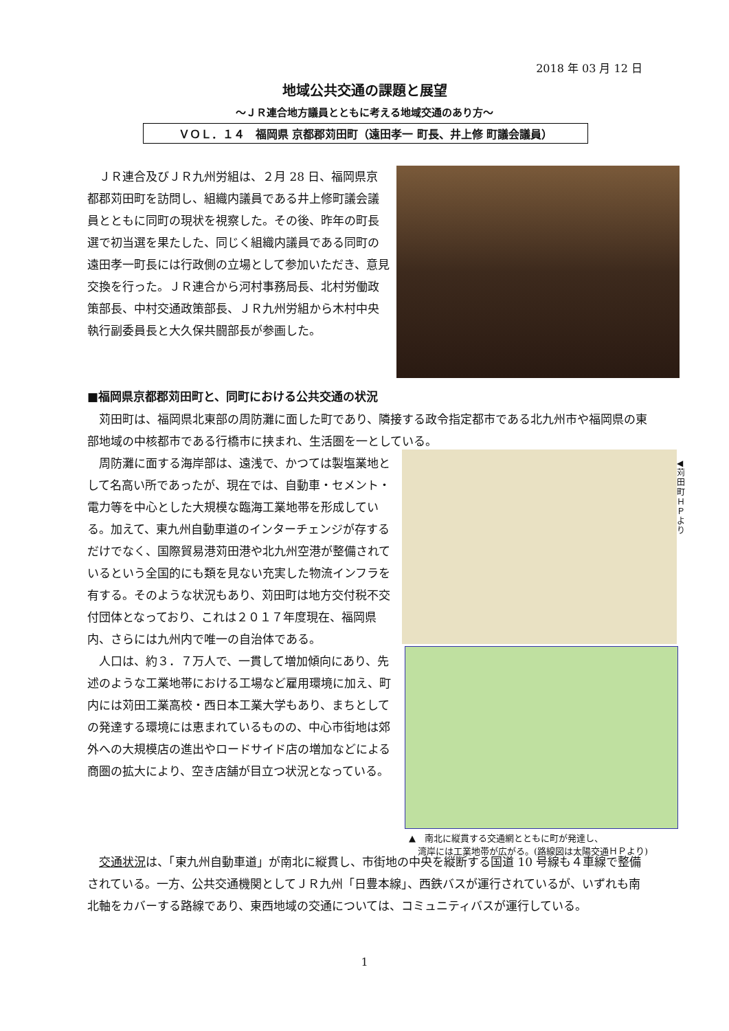2018 年 03 月 12 日
地域公共交通の課題と展望
～ＪＲ連合地方議員とともに考える地域交通のあり方～
ＶＯＬ．１４　福岡県 京都郡苅田町（遠田孝一 町長、井上修 町議会議員）
　ＪＲ連合及びＪＲ九州労組は、２月 28 日、福岡県京都郡苅田町を訪問し、組織内議員である井上修町議会議員とともに同町の現状を視察した。その後、昨年の町長選で初当選を果たした、同じく組織内議員である同町の遠田孝一町長には行政側の立場として参加いただき、意見交換を行った。ＪＲ連合から河村事務局長、北村労働政策部長、中村交通政策部長、ＪＲ九州労組から木村中央執行副委員長と大久保共闘部長が参画した。
■福岡県京都郡苅田町と、同町における公共交通の状況
　苅田町は、福岡県北東部の周防灘に面した町であり、隣接する政令指定都市である北九州市や福岡県の東部地域の中核都市である行橋市に挟まれ、生活圏を一としている。
　周防灘に面する海岸部は、遠浅で、かつては製塩業地として名高い所であったが、現在では、自動車・セメント・電力等を中心とした大規模な臨海工業地帯を形成している。加えて、東九州自動車道のインターチェンジが存するだけでなく、国際貿易港苅田港や北九州空港が整備されているという全国的にも類を見ない充実した物流インフラを有する。そのような状況もあり、苅田町は地方交付税不交付団体となっており、これは２０１７年度現在、福岡県内、さらには九州内で唯一の自治体である。
　人口は、約３．７万人で、一貫して増加傾向にあり、先述のような工業地帯における工場など雇用環境に加え、町内には苅田工業高校・西日本工業大学もあり、まちとしての発達する環境には恵まれているものの、中心市街地は郊外への大規模店の進出やロードサイド店の増加などによる商圏の拡大により、空き店舗が目立つ状況となっている。
◀苅田町ＨＰより
▲　南北に縦貫する交通網とともに町が発達し、
　湾岸には工業地帯が広がる。(路線図は太陽交通ＨＰより)
　交通状況は、「東九州自動車道」が南北に縦貫し、市街地の中央を縦断する国道 10 号線も４車線で整備されている。一方、公共交通機関としてＪＲ九州「日豊本線」、西鉄バスが運行されているが、いずれも南北軸をカバーする路線であり、東西地域の交通については、コミュニティバスが運行している。
1